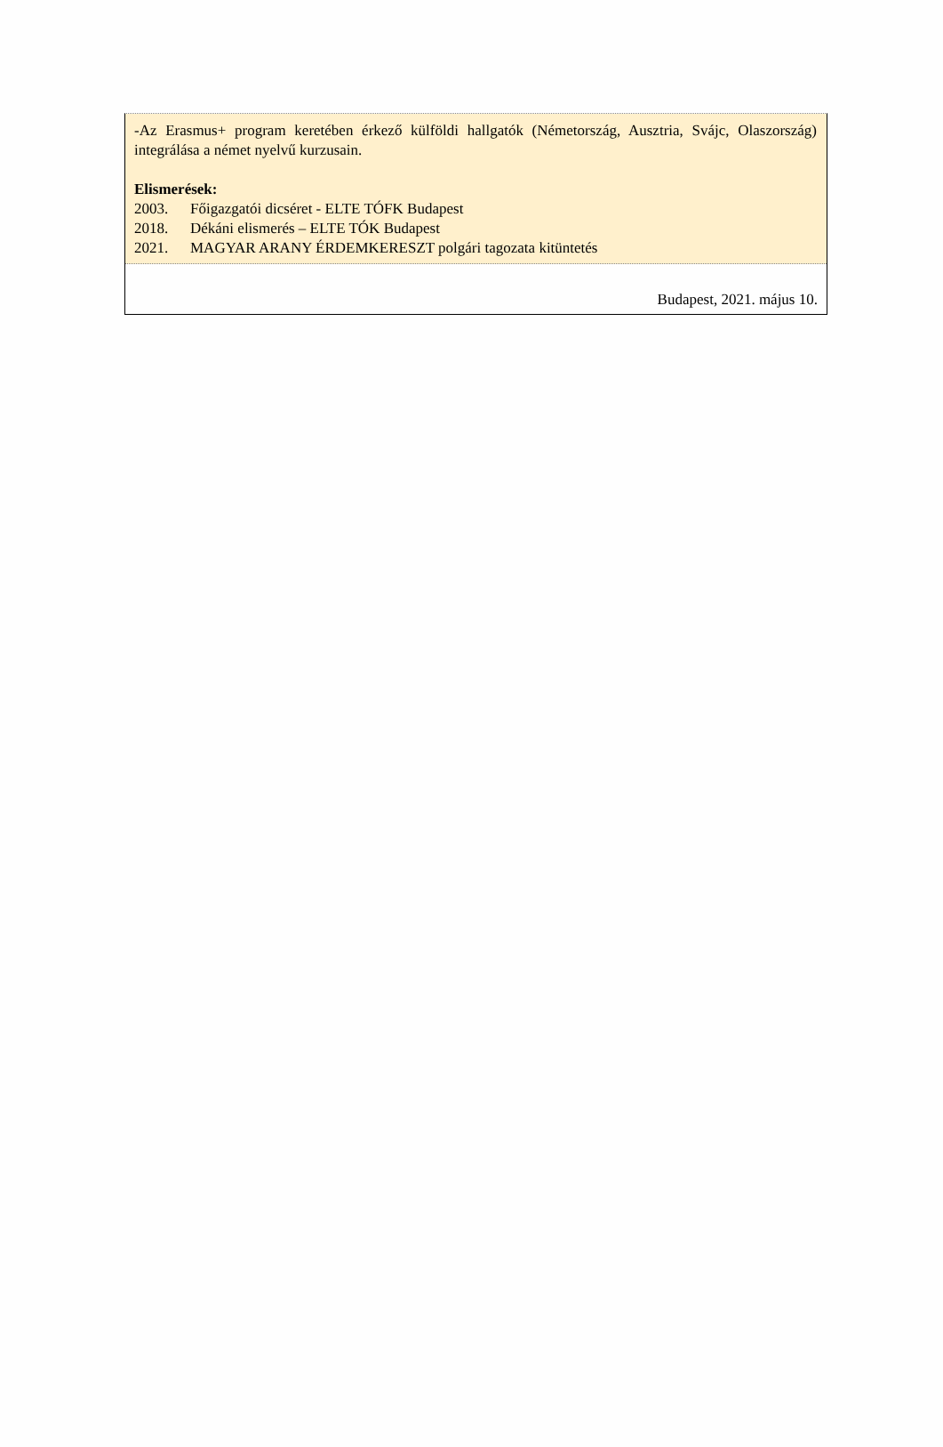-Az Erasmus+ program keretében érkező külföldi hallgatók (Németország, Ausztria, Svájc, Olaszország) integrálása a német nyelvű kurzusain.
Elismerések:
2003. Főigazgatói dicséret - ELTE TÓFK Budapest
2018. Dékáni elismerés – ELTE TÓK Budapest
2021. MAGYAR ARANY ÉRDEMKERESZT polgári tagozata kitüntetés
Budapest, 2021. május 10.